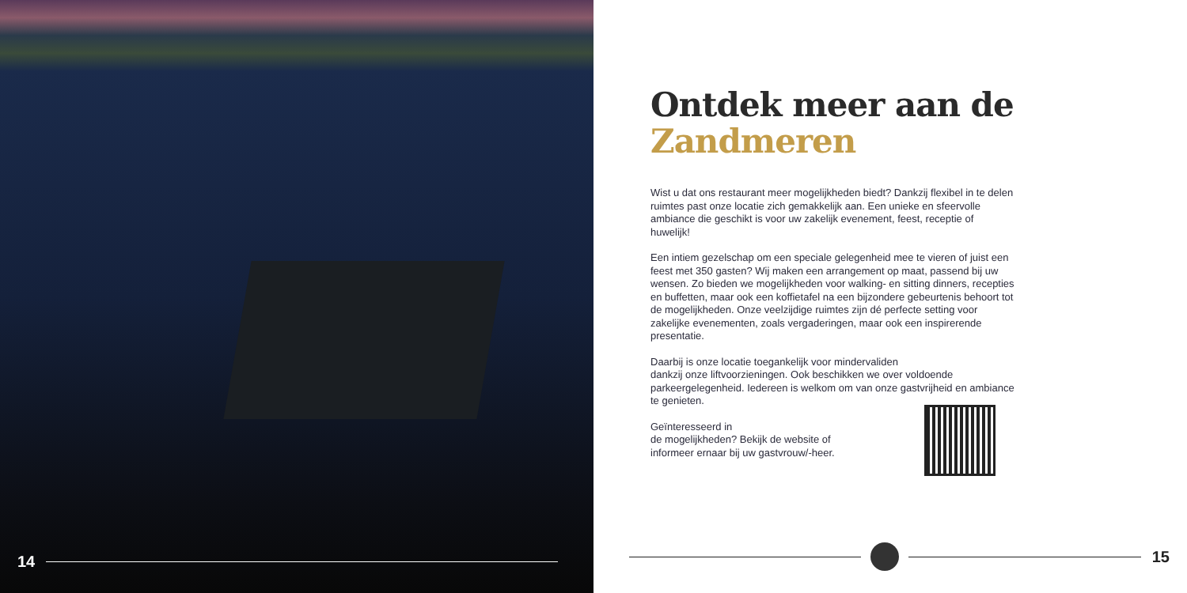14
Ontdek meer aan de Zandmeren
Wist u dat ons restaurant meer mogelijkheden biedt? Dankzij flexibel in te delen ruimtes past onze locatie zich gemakkelijk aan. Een unieke en sfeervolle ambiance die geschikt is voor uw zakelijk evenement, feest, receptie of huwelijk!
Een intiem gezelschap om een speciale gelegenheid mee te vieren of juist een feest met 350 gasten? Wij maken een arrangement op maat, passend bij uw wensen. Zo bieden we mogelijkheden voor walking- en sitting dinners, recepties en buffetten, maar ook een koffietafel na een bijzondere gebeurtenis behoort tot de mogelijkheden. Onze veelzijdige ruimtes zijn dé perfecte setting voor zakelijke evenementen, zoals vergaderingen, maar ook een inspirerende presentatie.
Daarbij is onze locatie toegankelijk voor mindervaliden
dankzij onze liftvoorzieningen. Ook beschikken we over voldoende parkeergelegenheid. Iedereen is welkom om van onze gastvrijheid en ambiance te genieten.
Geïnteresseerd in
de mogelijkheden? Bekijk de website of
informeer ernaar bij uw gastvrouw/-heer.
15